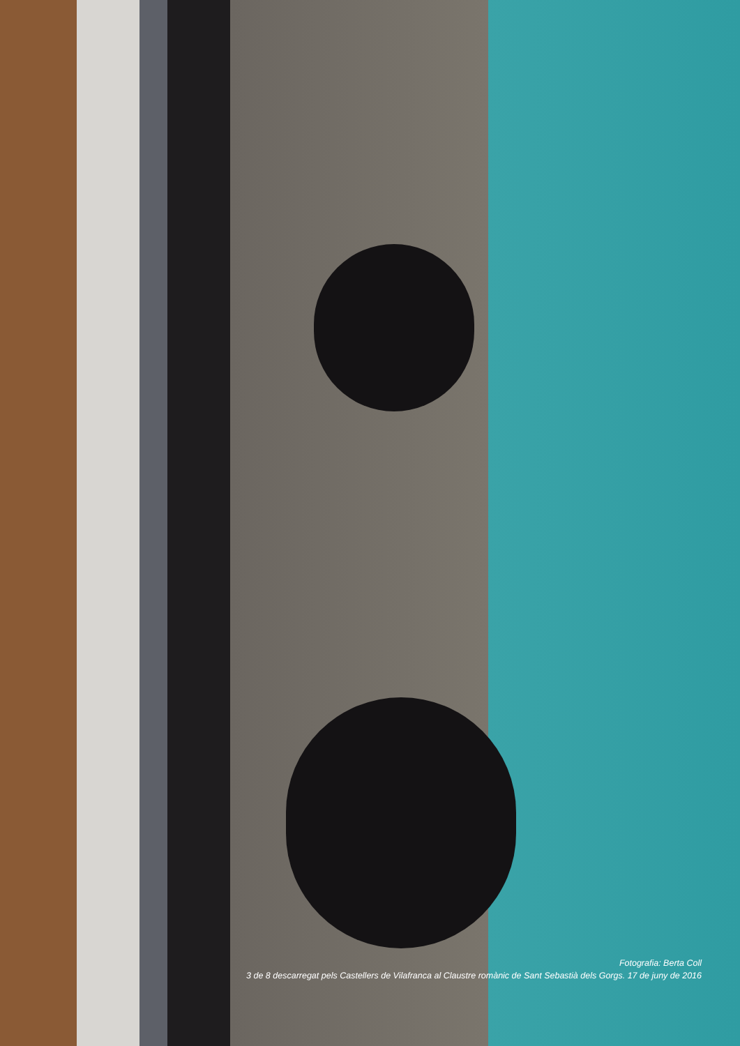Fotografia: Berta Coll
3 de 8 descarregat pels Castellers de Vilafranca al Claustre romànic de Sant Sebastià dels Gorgs. 17 de juny de 2016